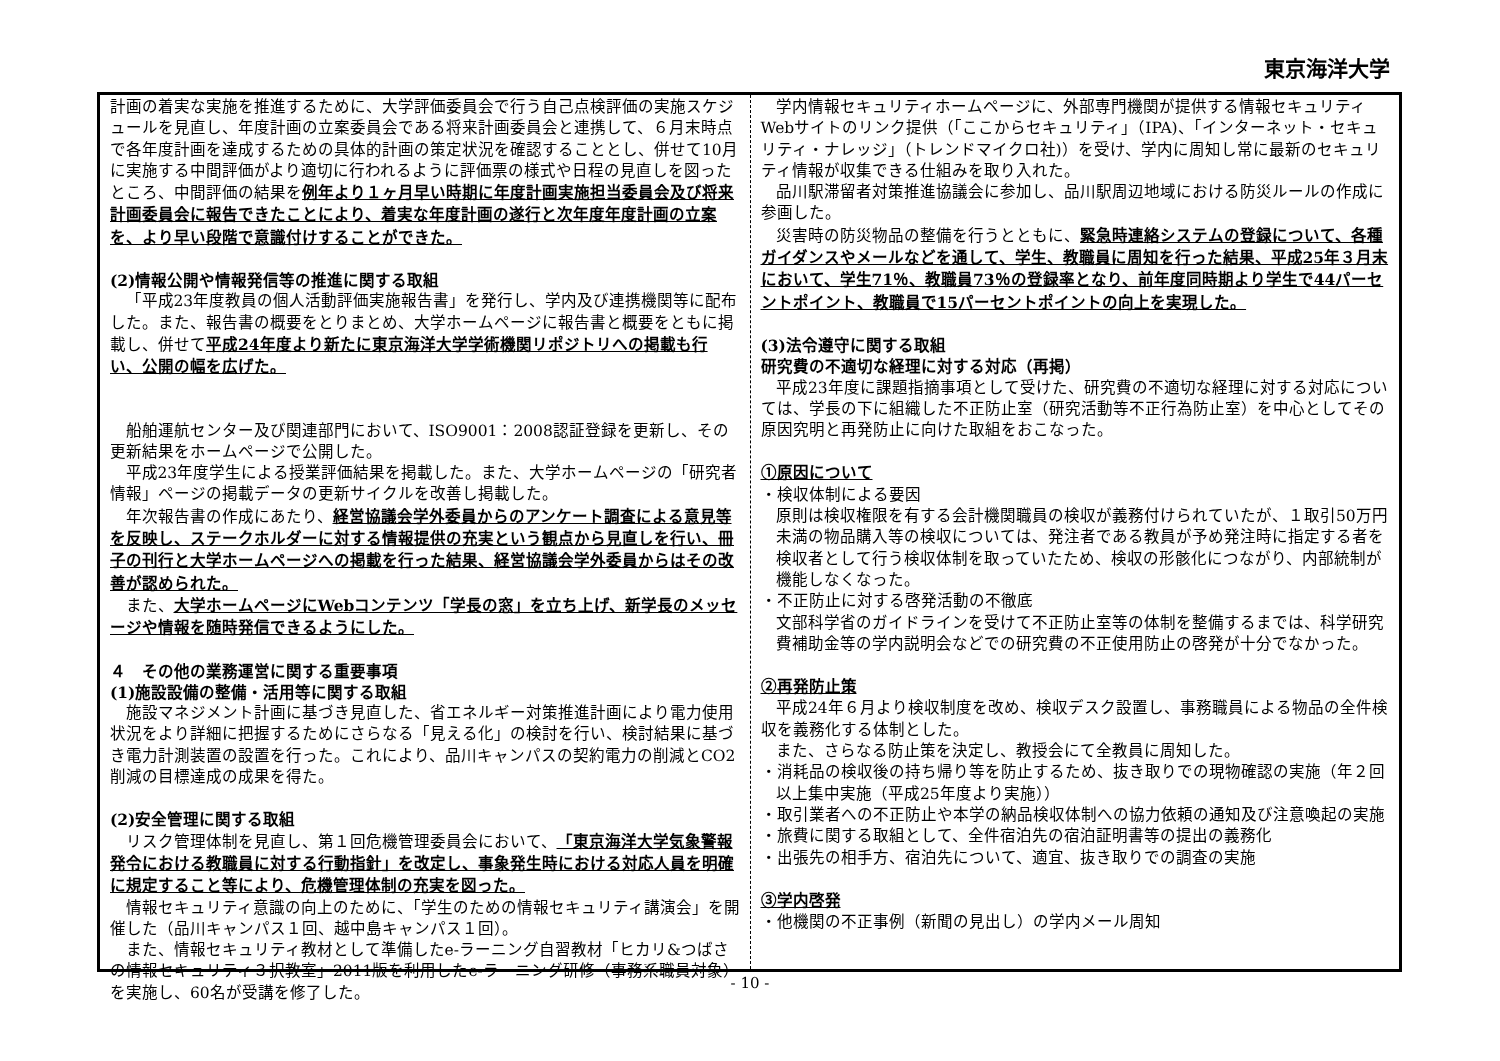東京海洋大学
計画の着実な実施を推進するために、大学評価委員会で行う自己点検評価の実施スケジュールを見直し、年度計画の立案委員会である将来計画委員会と連携して、６月末時点で各年度計画を達成するための具体的計画の策定状況を確認することとし、併せて10月に実施する中間評価がより適切に行われるように評価票の様式や日程の見直しを図ったところ、中間評価の結果を例年より１ヶ月早い時期に年度計画実施担当委員会及び将来計画委員会に報告できたことにより、着実な年度計画の遂行と次年度年度計画の立案を、より早い段階で意識付けすることができた。
(2)情報公開や情報発信等の推進に関する取組
「平成23年度教員の個人活動評価実施報告書」を発行し、学内及び連携機関等に配布した。また、報告書の概要をとりまとめ、大学ホームページに報告書と概要をともに掲載し、併せて平成24年度より新たに東京海洋大学学術機関リポジトリへの掲載も行い、公開の幅を広げた。
船舶運航センター及び関連部門において、ISO9001：2008認証登録を更新し、その更新結果をホームページで公開した。
平成23年度学生による授業評価結果を掲載した。また、大学ホームページの「研究者情報」ページの掲載データの更新サイクルを改善し掲載した。
年次報告書の作成にあたり、経営協議会学外委員からのアンケート調査による意見等を反映し、ステークホルダーに対する情報提供の充実という観点から見直しを行い、冊子の刊行と大学ホームページへの掲載を行った結果、経営協議会学外委員からはその改善が認められた。
また、大学ホームページにWebコンテンツ「学長の窓」を立ち上げ、新学長のメッセージや情報を随時発信できるようにした。
４　その他の業務運営に関する重要事項
(1)施設設備の整備・活用等に関する取組
施設マネジメント計画に基づき見直した、省エネルギー対策推進計画により電力使用状況をより詳細に把握するためにさらなる「見える化」の検討を行い、検討結果に基づき電力計測装置の設置を行った。これにより、品川キャンパスの契約電力の削減とCO2削減の目標達成の成果を得た。
(2)安全管理に関する取組
リスク管理体制を見直し、第１回危機管理委員会において、「東京海洋大学気象警報発令における教職員に対する行動指針」を改定し、事象発生時における対応人員を明確に規定すること等により、危機管理体制の充実を図った。
情報セキュリティ意識の向上のために、「学生のための情報セキュリティ講演会」を開催した（品川キャンパス１回、越中島キャンパス１回）。
また、情報セキュリティ教材として準備したe-ラーニング自習教材「ヒカリ&つばさの情報セキュリティ３択教室」2011版を利用したe-ラーニング研修（事務系職員対象）を実施し、60名が受講を修了した。
学内情報セキュリティホームページに、外部専門機関が提供する情報セキュリティWebサイトのリンク提供（「ここからセキュリティ」（IPA)、「インターネット・セキュリティ・ナレッジ」（トレンドマイクロ社)）を受け、学内に周知し常に最新のセキュリティ情報が収集できる仕組みを取り入れた。
品川駅滞留者対策推進協議会に参加し、品川駅周辺地域における防災ルールの作成に参画した。
災害時の防災物品の整備を行うとともに、緊急時連絡システムの登録について、各種ガイダンスやメールなどを通して、学生、教職員に周知を行った結果、平成25年３月末において、学生71％、教職員73％の登録率となり、前年度同時期より学生で44パーセントポイント、教職員で15パーセントポイントの向上を実現した。
(3)法令遵守に関する取組
研究費の不適切な経理に対する対応（再掲）
平成23年度に課題指摘事項として受けた、研究費の不適切な経理に対する対応については、学長の下に組織した不正防止室（研究活動等不正行為防止室）を中心としてその原因究明と再発防止に向けた取組をおこなった。
①原因について
・検収体制による要因
原則は検収権限を有する会計機関職員の検収が義務付けられていたが、１取引50万円未満の物品購入等の検収については、発注者である教員が予め発注時に指定する者を検収者として行う検収体制を取っていたため、検収の形骸化につながり、内部統制が機能しなくなった。
・不正防止に対する啓発活動の不徹底
文部科学省のガイドラインを受けて不正防止室等の体制を整備するまでは、科学研究費補助金等の学内説明会などでの研究費の不正使用防止の啓発が十分でなかった。
②再発防止策
平成24年６月より検収制度を改め、検収デスク設置し、事務職員による物品の全件検収を義務化する体制とした。
また、さらなる防止策を決定し、教授会にて全教員に周知した。
・消耗品の検収後の持ち帰り等を防止するため、抜き取りでの現物確認の実施（年２回以上集中実施（平成25年度より実施））
・取引業者への不正防止や本学の納品検収体制への協力依頼の通知及び注意喚起の実施
・旅費に関する取組として、全件宿泊先の宿泊証明書等の提出の義務化
・出張先の相手方、宿泊先について、適宜、抜き取りでの調査の実施
③学内啓発
・他機関の不正事例（新聞の見出し）の学内メール周知
- 10 -